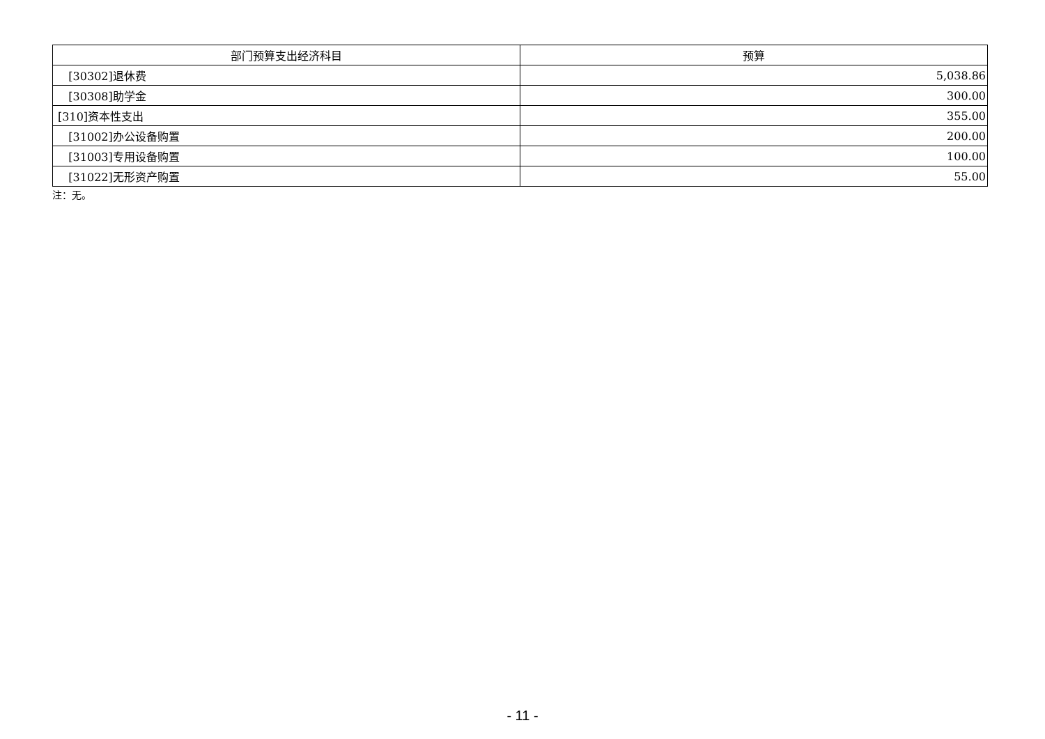| 部门预算支出经济科目 | 预算 |
| --- | --- |
| [30302]退休费 | 5,038.86 |
| [30308]助学金 | 300.00 |
| [310]资本性支出 | 355.00 |
| [31002]办公设备购置 | 200.00 |
| [31003]专用设备购置 | 100.00 |
| [31022]无形资产购置 | 55.00 |
注：无。
- 11 -